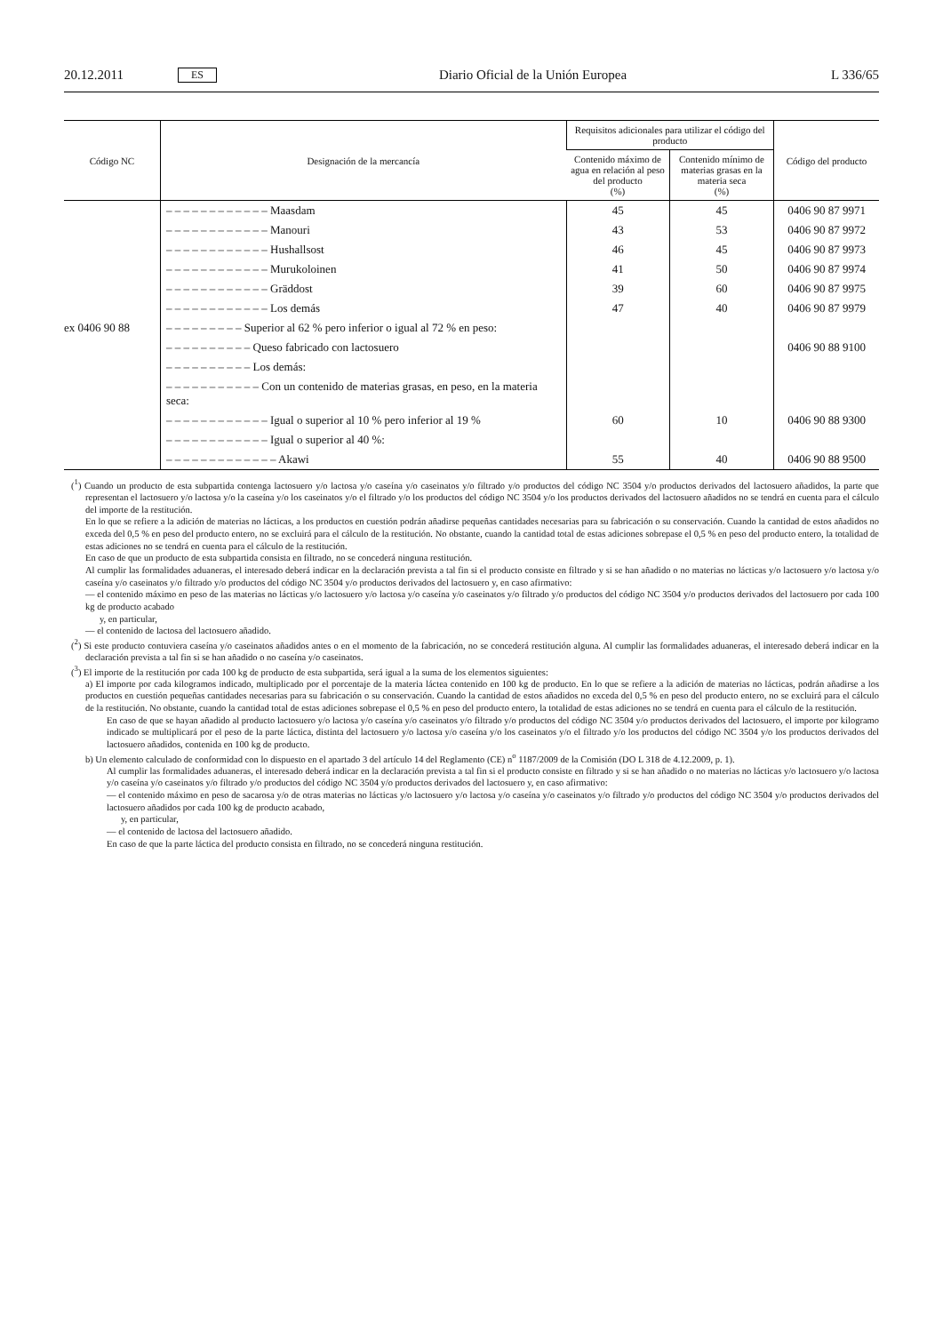20.12.2011 ES Diario Oficial de la Unión Europea L 336/65
| Código NC | Designación de la mercancía | Requisitos adicionales para utilizar el código del producto | | Código del producto |
| --- | --- | --- | --- | --- |
| | | Contenido máximo de agua en relación al peso del producto (%) | Contenido mínimo de materias grasas en la materia seca (%) | |
| | – – – – – – – – – – – – Maasdam | 45 | 45 | 0406 90 87 9971 |
| | – – – – – – – – – – – – Manouri | 43 | 53 | 0406 90 87 9972 |
| | – – – – – – – – – – – – Hushallsost | 46 | 45 | 0406 90 87 9973 |
| | – – – – – – – – – – – – Murukoloinen | 41 | 50 | 0406 90 87 9974 |
| | – – – – – – – – – – – – Gräddost | 39 | 60 | 0406 90 87 9975 |
| | – – – – – – – – – – – – Los demás | 47 | 40 | 0406 90 87 9979 |
| ex 0406 90 88 | – – – – – – – – – Superior al 62 % pero inferior o igual al 72 % en peso: | | | |
| | – – – – – – – – – – Queso fabricado con lactosuero | | | 0406 90 88 9100 |
| | – – – – – – – – – – Los demás: | | | |
| | – – – – – – – – – – – Con un contenido de materias grasas, en peso, en la materia seca: | | | |
| | – – – – – – – – – – – – Igual o superior al 10 % pero inferior al 19 % | 60 | 10 | 0406 90 88 9300 |
| | – – – – – – – – – – – – Igual o superior al 40 %: | | | |
| | – – – – – – – – – – – – – Akawi | 55 | 40 | 0406 90 88 9500 |
(<sup>1</sup>) Cuando un producto de esta subpartida contenga lactosuero y/o lactosa y/o caseína y/o caseinatos y/o filtrado y/o productos del código NC 3504 y/o productos derivados del lactosuero añadidos, la parte que representan el lactosuero y/o lactosa y/o la caseína y/o los caseinatos y/o el filtrado y/o los productos del código NC 3504 y/o los productos derivados del lactosuero añadidos no se tendrá en cuenta para el cálculo del importe de la restitución.
En lo que se refiere a la adición de materias no lácticas, a los productos en cuestión podrán añadirse pequeñas cantidades necesarias para su fabricación o su conservación. Cuando la cantidad de estos añadidos no exceda del 0,5 % en peso del producto entero, no se excluirá para el cálculo de la restitución. No obstante, cuando la cantidad total de estas adiciones sobrepase el 0,5 % en peso del producto entero, la totalidad de estas adiciones no se tendrá en cuenta para el cálculo de la restitución.
En caso de que un producto de esta subpartida consista en filtrado, no se concederá ninguna restitución.
Al cumplir las formalidades aduaneras, el interesado deberá indicar en la declaración prevista a tal fin si el producto consiste en filtrado y si se han añadido o no materias no lácticas y/o lactosuero y/o lactosa y/o caseína y/o caseinatos y/o filtrado y/o productos del código NC 3504 y/o productos derivados del lactosuero y, en caso afirmativo:
— el contenido máximo en peso de las materias no lácticas y/o lactosuero y/o lactosa y/o caseína y/o caseinatos y/o filtrado y/o productos del código NC 3504 y/o productos derivados del lactosuero por cada 100 kg de producto acabado
y, en particular,
— el contenido de lactosa del lactosuero añadido.
(<sup>2</sup>) Si este producto contuviera caseína y/o caseinatos añadidos antes o en el momento de la fabricación, no se concederá restitución alguna. Al cumplir las formalidades aduaneras, el interesado deberá indicar en la declaración prevista a tal fin si se han añadido o no caseína y/o caseinatos.
(<sup>3</sup>) El importe de la restitución por cada 100 kg de producto de esta subpartida, será igual a la suma de los elementos siguientes:
a) El importe por cada kilogramos indicado, multiplicado por el porcentaje de la materia láctea contenido en 100 kg de producto. En lo que se refiere a la adición de materias no lácticas, podrán añadirse a los productos en cuestión pequeñas cantidades necesarias para su fabricación o su conservación. Cuando la cantidad de estos añadidos no exceda del 0,5 % en peso del producto entero, no se excluirá para el cálculo de la restitución. No obstante, cuando la cantidad total de estas adiciones sobrepase el 0,5 % en peso del producto entero, la totalidad de estas adiciones no se tendrá en cuenta para el cálculo de la restitución.
En caso de que se hayan añadido al producto lactosuero y/o lactosa y/o caseína y/o caseinatos y/o filtrado y/o productos del código NC 3504 y/o productos derivados del lactosuero, el importe por kilogramo indicado se multiplicará por el peso de la parte láctica, distinta del lactosuero y/o lactosa y/o caseína y/o los caseinatos y/o el filtrado y/o los productos del código NC 3504 y/o los productos derivados del lactosuero añadidos, contenida en 100 kg de producto.
b) Un elemento calculado de conformidad con lo dispuesto en el apartado 3 del artículo 14 del Reglamento (CE) n<sup>o</sup> 1187/2009 de la Comisión (DO L 318 de 4.12.2009, p. 1).
Al cumplir las formalidades aduaneras, el interesado deberá indicar en la declaración prevista a tal fin si el producto consiste en filtrado y si se han añadido o no materias no lácticas y/o lactosuero y/o lactosa y/o caseína y/o caseinatos y/o filtrado y/o productos del código NC 3504 y/o productos derivados del lactosuero y, en caso afirmativo:
— el contenido máximo en peso de sacarosa y/o de otras materias no lácticas y/o lactosuero y/o lactosa y/o caseína y/o caseinatos y/o filtrado y/o productos del código NC 3504 y/o productos derivados del lactosuero añadidos por cada 100 kg de producto acabado,
y, en particular,
— el contenido de lactosa del lactosuero añadido.
En caso de que la parte láctica del producto consista en filtrado, no se concederá ninguna restitución.